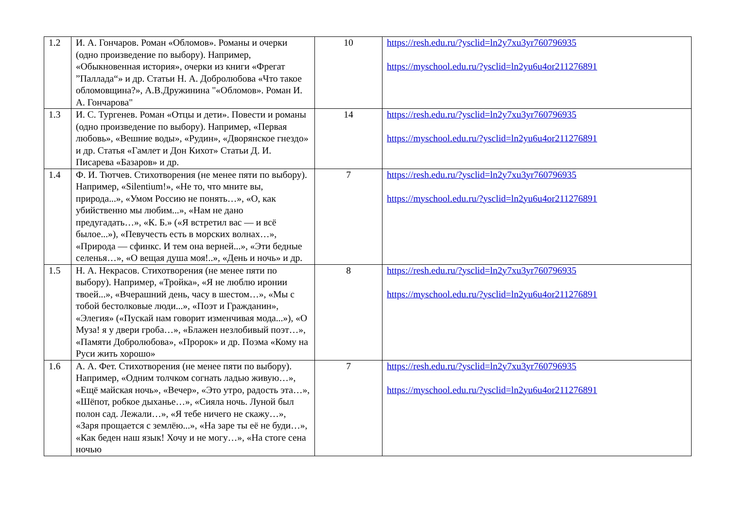| 1.2 | И. А. Гончаров. Роман «Обломов». Романы и очерки (одно произведение по выбору). Например, «Обыкновенная история», очерки из книги «Фрегат ”Паллада“» и др. Статьи Н. А. Добролюбова «Что такое обломовщина?», А.В.Дружинина "«Обломов». Роман И. А. Гончарова" | 10 | https://resh.edu.ru/?ysclid=ln2y7xu3yr760796935 https://myschool.edu.ru/?ysclid=ln2yu6u4or211276891 |
| 1.3 | И. С. Тургенев. Роман «Отцы и дети». Повести и романы (одно произведение по выбору). Например, «Первая любовь», «Вешние воды», «Рудин», «Дворянское гнездо» и др. Статья «Гамлет и Дон Кихот» Статьи Д. И. Писарева «Базаров» и др. | 14 | https://resh.edu.ru/?ysclid=ln2y7xu3yr760796935 https://myschool.edu.ru/?ysclid=ln2yu6u4or211276891 |
| 1.4 | Ф. И. Тютчев. Стихотворения (не менее пяти по выбору). Например, «Silentium!», «Не то, что мните вы, природа...», «Умом Россию не понять…», «О, как убийственно мы любим...», «Нам не дано предугадать…», «К. Б.» («Я встретил вас — и всё былое...»), «Певучесть есть в морских волнах…», «Природа — сфинкс. И тем она верней...», «Эти бедные селенья…», «О вещая душа моя!..», «День и ночь» и др. | 7 | https://resh.edu.ru/?ysclid=ln2y7xu3yr760796935 https://myschool.edu.ru/?ysclid=ln2yu6u4or211276891 |
| 1.5 | Н. А. Некрасов. Стихотворения (не менее пяти по выбору). Например, «Тройка», «Я не люблю иронии твоей...», «Вчерашний день, часу в шестом…», «Мы с тобой бестолковые люди...», «Поэт и Гражданин», «Элегия» («Пускай нам говорит изменчивая мода...»), «О Муза! я у двери гроба…», «Блажен незлобивый поэт…», «Памяти Добролюбова», «Пророк» и др. Поэма «Кому на Руси жить хорошо» | 8 | https://resh.edu.ru/?ysclid=ln2y7xu3yr760796935 https://myschool.edu.ru/?ysclid=ln2yu6u4or211276891 |
| 1.6 | А. А. Фет. Стихотворения (не менее пяти по выбору). Например, «Одним толчком согнать ладью живую…», «Ещё майская ночь», «Вечер», «Это утро, радость эта…», «Шёпот, робкое дыханье…», «Сияла ночь. Луной был полон сад. Лежали…», «Я тебе ничего не скажу…», «Заря прощается с землёю...», «На заре ты её не буди…», «Как беден наш язык! Хочу и не могу…», «На стоге сена ночью | 7 | https://resh.edu.ru/?ysclid=ln2y7xu3yr760796935 https://myschool.edu.ru/?ysclid=ln2yu6u4or211276891 |